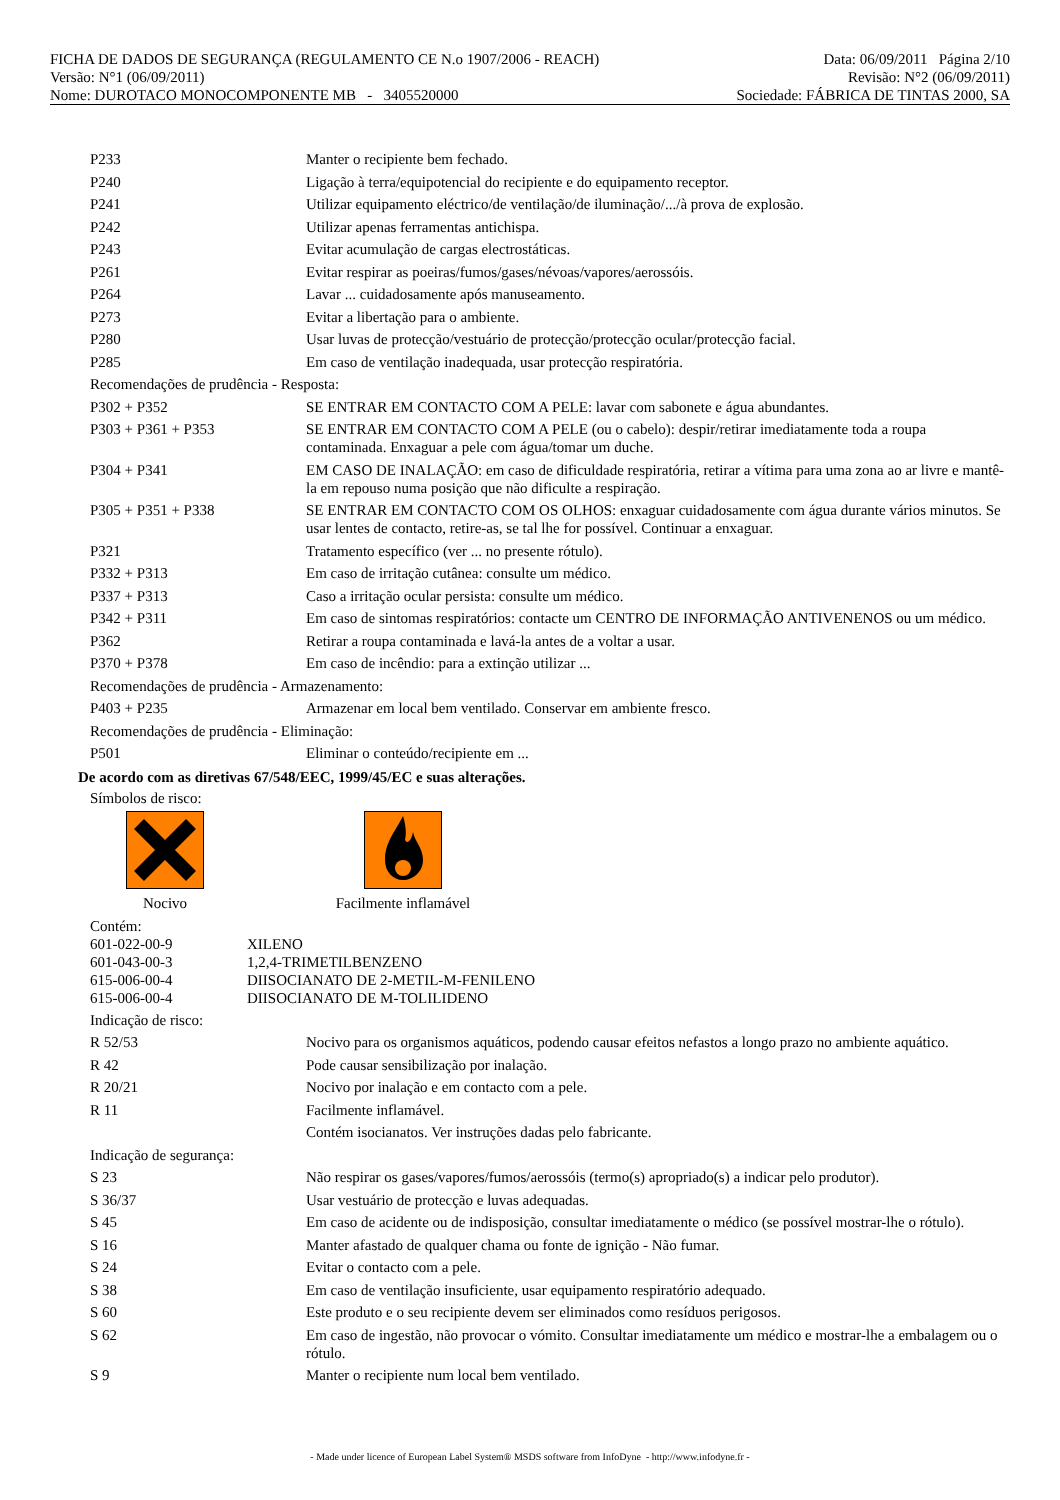FICHA DE DADOS DE SEGURANÇA (REGULAMENTO CE N.o 1907/2006 - REACH) Data: 06/09/2011 Página 2/10
Versão: N°1 (06/09/2011) Revisão: N°2 (06/09/2011)
Nome: DUROTACO MONOCOMPONENTE MB - 3405520000 Sociedade: FÁBRICA DE TINTAS 2000, SA
| P233 | Manter o recipiente bem fechado. |
| P240 | Ligação à terra/equipotencial do recipiente e do equipamento receptor. |
| P241 | Utilizar equipamento eléctrico/de ventilação/de iluminação/.../à prova de explosão. |
| P242 | Utilizar apenas ferramentas antichispa. |
| P243 | Evitar acumulação de cargas electrostáticas. |
| P261 | Evitar respirar as poeiras/fumos/gases/névoas/vapores/aerossóis. |
| P264 | Lavar ... cuidadosamente após manuseamento. |
| P273 | Evitar a libertação para o ambiente. |
| P280 | Usar luvas de protecção/vestuário de protecção/protecção ocular/protecção facial. |
| P285 | Em caso de ventilação inadequada, usar protecção respiratória. |
| Recomendações de prudência - Resposta: | |
| P302 + P352 | SE ENTRAR EM CONTACTO COM A PELE: lavar com sabonete e água abundantes. |
| P303 + P361 + P353 | SE ENTRAR EM CONTACTO COM A PELE (ou o cabelo): despir/retirar imediatamente toda a roupa contaminada. Enxaguar a pele com água/tomar um duche. |
| P304 + P341 | EM CASO DE INALAÇÃO: em caso de dificuldade respiratória, retirar a vítima para uma zona ao ar livre e mantê-la em repouso numa posição que não dificulte a respiração. |
| P305 + P351 + P338 | SE ENTRAR EM CONTACTO COM OS OLHOS: enxaguar cuidadosamente com água durante vários minutos. Se usar lentes de contacto, retire-as, se tal lhe for possível. Continuar a enxaguar. |
| P321 | Tratamento específico (ver ... no presente rótulo). |
| P332 + P313 | Em caso de irritação cutânea: consulte um médico. |
| P337 + P313 | Caso a irritação ocular persista: consulte um médico. |
| P342 + P311 | Em caso de sintomas respiratórios: contacte um CENTRO DE INFORMAÇÃO ANTIVENENOS ou um médico. |
| P362 | Retirar a roupa contaminada e lavá-la antes de a voltar a usar. |
| P370 + P378 | Em caso de incêndio: para a extinção utilizar ... |
| Recomendações de prudência - Armazenamento: | |
| P403 + P235 | Armazenar em local bem ventilado. Conservar em ambiente fresco. |
| Recomendações de prudência - Eliminação: | |
| P501 | Eliminar o conteúdo/recipiente em ... |
De acordo com as diretivas 67/548/EEC, 1999/45/EC e suas alterações.
Símbolos de risco:
Nocivo Facilmente inflamável
Contém:
| 601-022-00-9 | XILENO |
| 601-043-00-3 | 1,2,4-TRIMETILBENZENO |
| 615-006-00-4 | DIISOCIANATO DE 2-METIL-M-FENILENO |
| 615-006-00-4 | DIISOCIANATO DE M-TOLILIDENO |
| Indicação de risco: | |
| R 52/53 | Nocivo para os organismos aquáticos, podendo causar efeitos nefastos a longo prazo no ambiente aquático. |
| R 42 | Pode causar sensibilização por inalação. |
| R 20/21 | Nocivo por inalação e em contacto com a pele. |
| R 11 | Facilmente inflamável. |
| | Contém isocianatos. Ver instruções dadas pelo fabricante. |
| Indicação de segurança: | |
| S 23 | Não respirar os gases/vapores/fumos/aerossóis (termo(s) apropriado(s) a indicar pelo produtor). |
| S 36/37 | Usar vestuário de protecção e luvas adequadas. |
| S 45 | Em caso de acidente ou de indisposição, consultar imediatamente o médico (se possível mostrar-lhe o rótulo). |
| S 16 | Manter afastado de qualquer chama ou fonte de ignição - Não fumar. |
| S 24 | Evitar o contacto com a pele. |
| S 38 | Em caso de ventilação insuficiente, usar equipamento respiratório adequado. |
| S 60 | Este produto e o seu recipiente devem ser eliminados como resíduos perigosos. |
| S 62 | Em caso de ingestão, não provocar o vómito. Consultar imediatamente um médico e mostrar-lhe a embalagem ou o rótulo. |
| S 9 | Manter o recipiente num local bem ventilado. |
- Made under licence of European Label System® MSDS software from InfoDyne - http://www.infodyne.fr -